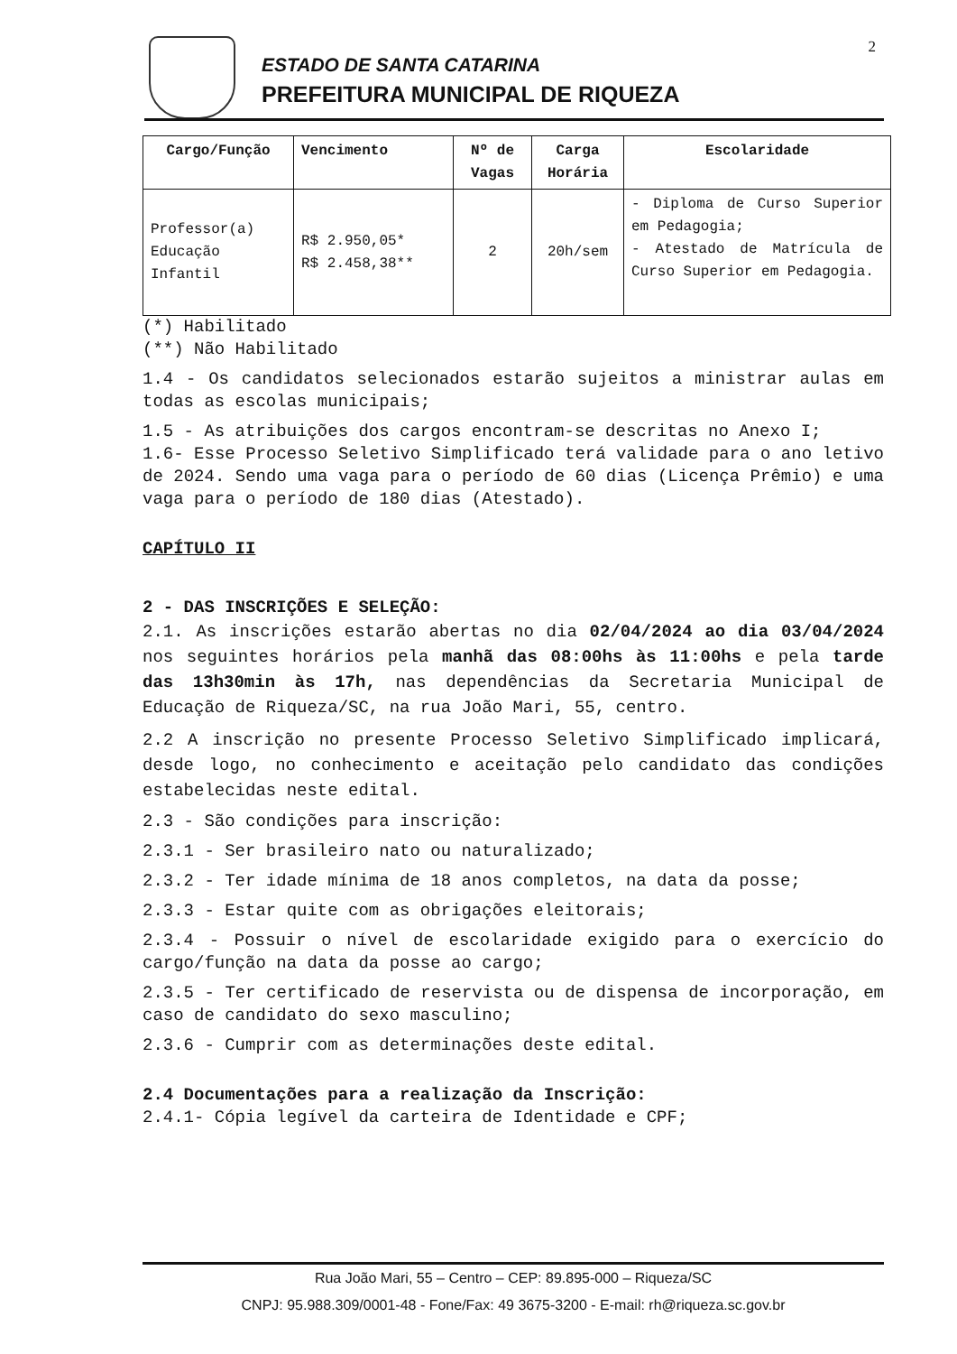2
ESTADO DE SANTA CATARINA
PREFEITURA MUNICIPAL DE RIQUEZA
| Cargo/Função | Vencimento | Nº de Vagas | Carga Horária | Escolaridade |
| --- | --- | --- | --- | --- |
| Professor(a) Educação Infantil | R$ 2.950,05* R$ 2.458,38** | 2 | 20h/sem | - Diploma de Curso Superior em Pedagogia; - Atestado de Matrícula de Curso Superior em Pedagogia. |
(*) Habilitado
(**) Não Habilitado
1.4 - Os candidatos selecionados estarão sujeitos a ministrar aulas em todas as escolas municipais;
1.5 - As atribuições dos cargos encontram-se descritas no Anexo I;
1.6- Esse Processo Seletivo Simplificado terá validade para o ano letivo de 2024. Sendo uma vaga para o período de 60 dias (Licença Prêmio) e uma vaga para o período de 180 dias (Atestado).
CAPÍTULO II
2 - DAS INSCRIÇÕES E SELEÇÃO:
2.1. As inscrições estarão abertas no dia 02/04/2024 ao dia 03/04/2024 nos seguintes horários pela manhã das 08:00hs às 11:00hs e pela tarde das 13h30min às 17h, nas dependências da Secretaria Municipal de Educação de Riqueza/SC, na rua João Mari, 55, centro.
2.2 A inscrição no presente Processo Seletivo Simplificado implicará, desde logo, no conhecimento e aceitação pelo candidato das condições estabelecidas neste edital.
2.3 - São condições para inscrição:
2.3.1 - Ser brasileiro nato ou naturalizado;
2.3.2 - Ter idade mínima de 18 anos completos, na data da posse;
2.3.3 - Estar quite com as obrigações eleitorais;
2.3.4 - Possuir o nível de escolaridade exigido para o exercício do cargo/função na data da posse ao cargo;
2.3.5 - Ter certificado de reservista ou de dispensa de incorporação, em caso de candidato do sexo masculino;
2.3.6 - Cumprir com as determinações deste edital.
2.4 Documentações para a realização da Inscrição:
2.4.1- Cópia legível da carteira de Identidade e CPF;
Rua João Mari, 55 – Centro – CEP: 89.895-000 – Riqueza/SC
CNPJ: 95.988.309/0001-48 - Fone/Fax: 49 3675-3200 - E-mail: rh@riqueza.sc.gov.br